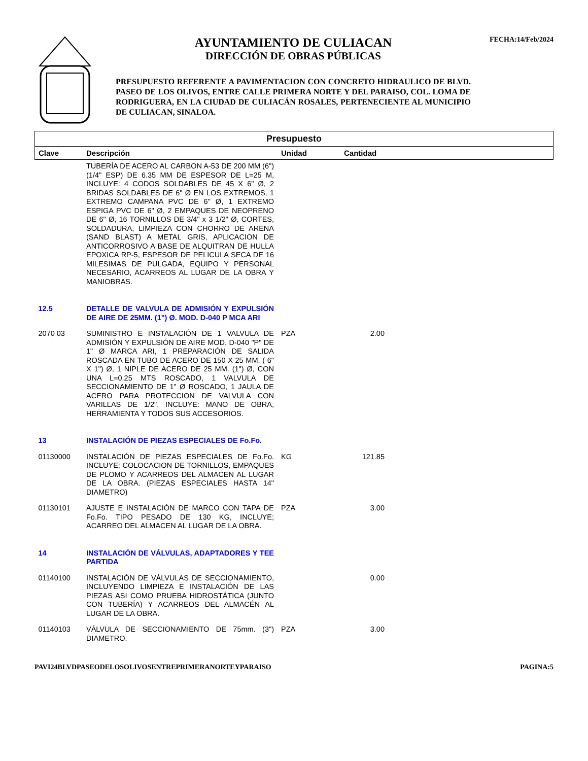AYUNTAMIENTO DE CULIACAN
DIRECCIÓN DE OBRAS PÚBLICAS
PRESUPUESTO REFERENTE A PAVIMENTACION CON CONCRETO HIDRAULICO DE BLVD. PASEO DE LOS OLIVOS, ENTRE CALLE PRIMERA NORTE Y DEL PARAISO, COL. LOMA DE RODRIGUERA, EN LA CIUDAD DE CULIACÁN ROSALES, PERTENECIENTE AL MUNICIPIO DE CULIACAN, SINALOA.
FECHA:14/Feb/2024
| Presupuesto | | | | |
| --- | --- | --- | --- | --- |
| Clave | Descripción | Unidad | Cantidad | |
| | TUBERÍA DE ACERO AL CARBON A-53 DE 200 MM (6") (1/4" ESP) DE 6.35 MM DE ESPESOR DE L=25 M, INCLUYE: 4 CODOS SOLDABLES DE 45 X 6" Ø, 2 BRIDAS SOLDABLES DE 6" Ø EN LOS EXTREMOS, 1 EXTREMO CAMPANA PVC DE 6" Ø, 1 EXTREMO ESPIGA PVC DE 6" Ø, 2 EMPAQUES DE NEOPRENO DE 6" Ø, 16 TORNILLOS DE 3/4" x 3 1/2" Ø, CORTES, SOLDADURA, LIMPIEZA CON CHORRO DE ARENA (SAND BLAST) A METAL GRIS, APLICACION DE ANTICORROSIVO A BASE DE ALQUITRAN DE HULLA EPOXICA RP-5, ESPESOR DE PELICULA SECA DE 16 MILESIMAS DE PULGADA, EQUIPO Y PERSONAL NECESARIO, ACARREOS AL LUGAR DE LA OBRA Y MANIOBRAS. | | | |
| 12.5 | DETALLE DE VALVULA DE ADMISIÓN Y EXPULSIÓN DE AIRE DE 25MM. (1") Ø. MOD. D-040 P MCA ARI | | | |
| 2070 03 | SUMINISTRO E INSTALACIÓN DE 1 VALVULA DE ADMISIÓN Y EXPULSIÓN DE AIRE MOD. D-040 "P" DE 1" Ø MARCA ARI, 1 PREPARACIÓN DE SALIDA ROSCADA EN TUBO DE ACERO DE 150 X 25 MM. ( 6" X 1") Ø, 1 NIPLE DE ACERO DE 25 MM. (1") Ø, CON UNA L=0.25 MTS ROSCADO, 1 VALVULA DE SECCIONAMIENTO DE 1" Ø ROSCADO, 1 JAULA DE ACERO PARA PROTECCION DE VALVULA CON VARILLAS DE 1/2", INCLUYE: MANO DE OBRA, HERRAMIENTA Y TODOS SUS ACCESORIOS. | PZA | 2.00 | |
| 13 | INSTALACIÓN DE PIEZAS ESPECIALES DE Fo.Fo. | | | |
| 01130000 | INSTALACIÓN DE PIEZAS ESPECIALES DE Fo.Fo. INCLUYE; COLOCACION DE TORNILLOS, EMPAQUES DE PLOMO Y ACARREOS DEL ALMACEN AL LUGAR DE LA OBRA. (PIEZAS ESPECIALES HASTA 14" DIAMETRO) | KG | 121.85 | |
| 01130101 | AJUSTE E INSTALACIÓN DE MARCO CON TAPA DE Fo.Fo. TIPO PESADO DE 130 KG, INCLUYE; ACARREO DEL ALMACEN AL LUGAR DE LA OBRA. | PZA | 3.00 | |
| 14 | INSTALACIÓN DE VÁLVULAS, ADAPTADORES Y TEE PARTIDA | | | |
| 01140100 | INSTALACIÓN DE VÁLVULAS DE SECCIONAMIENTO, INCLUYENDO LIMPIEZA E INSTALACIÓN DE LAS PIEZAS ASI COMO PRUEBA HIDROSTÁTICA (JUNTO CON TUBERÍA) Y ACARREOS DEL ALMACÉN AL LUGAR DE LA OBRA. | | 0.00 | |
| 01140103 | VÁLVULA DE SECCIONAMIENTO DE 75mm. (3") DIAMETRO. | PZA | 3.00 | |
PAVI24BLVDPASEODELOSOLIVOSENTREPRIMERANORTEYPARAISO PAGINA:5